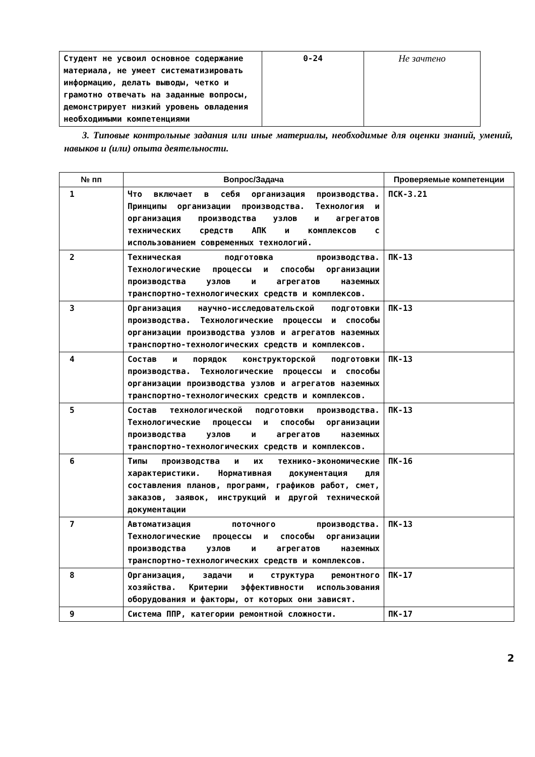| Студент не усвоил основное содержание материала, не умеет систематизировать информацию, делать выводы, четко и грамотно отвечать на заданные вопросы, демонстрирует низкий уровень овладения необходимыми компетенциями | 0-24 | Не зачтено |
3. Типовые контрольные задания или иные материалы, необходимые для оценки знаний, умений, навыков и (или) опыта деятельности.
| № пп | Вопрос/Задача | Проверяемые компетенции |
| --- | --- | --- |
| 1 | Что включает в себя организация производства. Принципы организации производства. Технология и организация производства узлов и агрегатов технических средств АПК и комплексов с использованием современных технологий. | ПСК-3.21 |
| 2 | Техническая подготовка производства. Технологические процессы и способы организации производства узлов и агрегатов наземных транспортно-технологических средств и комплексов. | ПК-13 |
| 3 | Организация научно-исследовательской подготовки производства. Технологические процессы и способы организации производства узлов и агрегатов наземных транспортно-технологических средств и комплексов. | ПК-13 |
| 4 | Состав и порядок конструкторской подготовки производства. Технологические процессы и способы организации производства узлов и агрегатов наземных транспортно-технологических средств и комплексов. | ПК-13 |
| 5 | Состав технологической подготовки производства. Технологические процессы и способы организации производства узлов и агрегатов наземных транспортно-технологических средств и комплексов. | ПК-13 |
| 6 | Типы производства и их технико-экономические характеристики. Нормативная документация для составления планов, программ, графиков работ, смет, заказов, заявок, инструкций и другой технической документации | ПК-16 |
| 7 | Автоматизация поточного производства. Технологические процессы и способы организации производства узлов и агрегатов наземных транспортно-технологических средств и комплексов. | ПК-13 |
| 8 | Организация, задачи и структура ремонтного хозяйства. Критерии эффективности использования оборудования и факторы, от которых они зависят. | ПК-17 |
| 9 | Система ППР, категории ремонтной сложности. | ПК-17 |
2